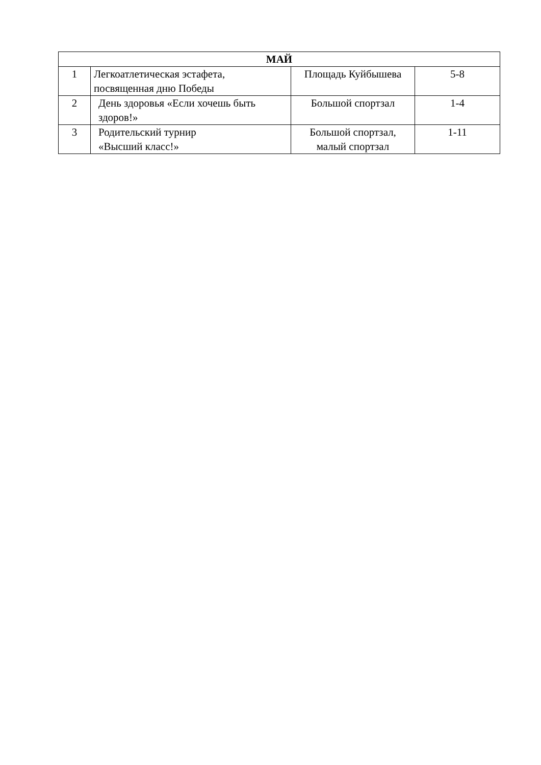| МАЙ | | | |
| --- | --- | --- | --- |
| 1 | Легкоатлетическая эстафета, посвященная дню Победы | Площадь Куйбышева | 5-8 |
| 2 | День здоровья «Если хочешь быть здоров!» | Большой спортзал | 1-4 |
| 3 | Родительский турнир «Высший класс!» | Большой спортзал, малый спортзал | 1-11 |